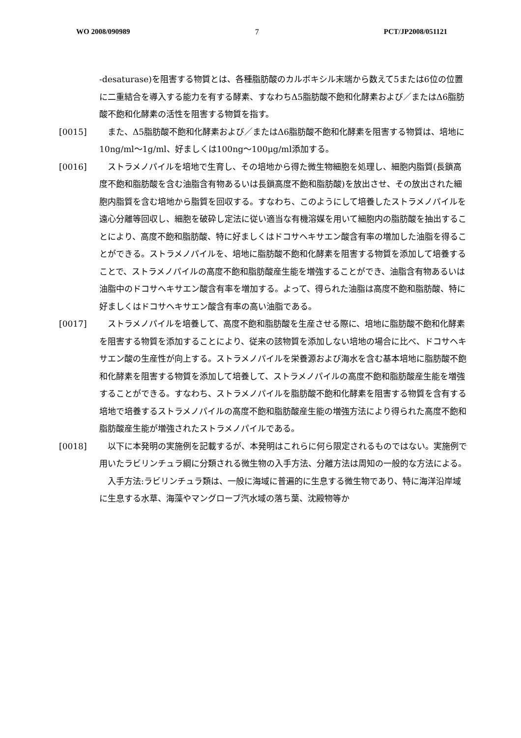WO 2008/090989 7 PCT/JP2008/051121
-desaturase)を阻害する物質とは、各種脂肪酸のカルボキシル末端から数えて5または6位の位置に二重結合を導入する能力を有する酵素、すなわちΔ5脂肪酸不飽和化酵素および／またはΔ6脂肪酸不飽和化酵素の活性を阻害する物質を指す。
[0015]　また、Δ5脂肪酸不飽和化酵素および／またはΔ6脂肪酸不飽和化酵素を阻害する物質は、培地に10ng/ml～1g/ml、好ましくは100ng～100μg/ml添加する。
[0016]　ストラメノパイルを培地で生育し、その培地から得た微生物細胞を処理し、細胞内脂質(長鎖高度不飽和脂肪酸を含む油脂含有物あるいは長鎖高度不飽和脂肪酸)を放出させ、その放出された細胞内脂質を含む培地から脂質を回収する。すなわち、このようにして培養したストラメノパイルを遠心分離等回収し、細胞を破砕し定法に従い適当な有機溶媒を用いて細胞内の脂肪酸を抽出することにより、高度不飽和脂肪酸、特に好ましくはドコサヘキサエン酸含有率の増加した油脂を得ることができる。ストラメノパイルを、培地に脂肪酸不飽和化酵素を阻害する物質を添加して培養することで、ストラメノパイルの高度不飽和脂肪酸産生能を増強することができ、油脂含有物あるいは油脂中のドコサヘキサエン酸含有率を増加する。よって、得られた油脂は高度不飽和脂肪酸、特に好ましくはドコサヘキサエン酸含有率の高い油脂である。
[0017]　ストラメノパイルを培養して、高度不飽和脂肪酸を生産させる際に、培地に脂肪酸不飽和化酵素を阻害する物質を添加することにより、従来の該物質を添加しない培地の場合に比べ、ドコサヘキサエン酸の生産性が向上する。ストラメノパイルを栄養源および海水を含む基本培地に脂肪酸不飽和化酵素を阻害する物質を添加して培養して、ストラメノパイルの高度不飽和脂肪酸産生能を増強することができる。すなわち、ストラメノパイルを脂肪酸不飽和化酵素を阻害する物質を含有する培地で培養するストラメノパイルの高度不飽和脂肪酸産生能の増強方法により得られた高度不飽和脂肪酸産生能が増強されたストラメノパイルである。
[0018]　以下に本発明の実施例を記載するが、本発明はこれらに何ら限定されるものではない。実施例で用いたラビリンチュラ綱に分類される微生物の入手方法、分離方法は周知の一般的な方法による。
　入手方法:ラビリンチュラ類は、一般に海域に普遍的に生息する微生物であり、特に海洋沿岸域に生息する水草、海藻やマングローブ汽水域の落ち葉、沈殿物等か